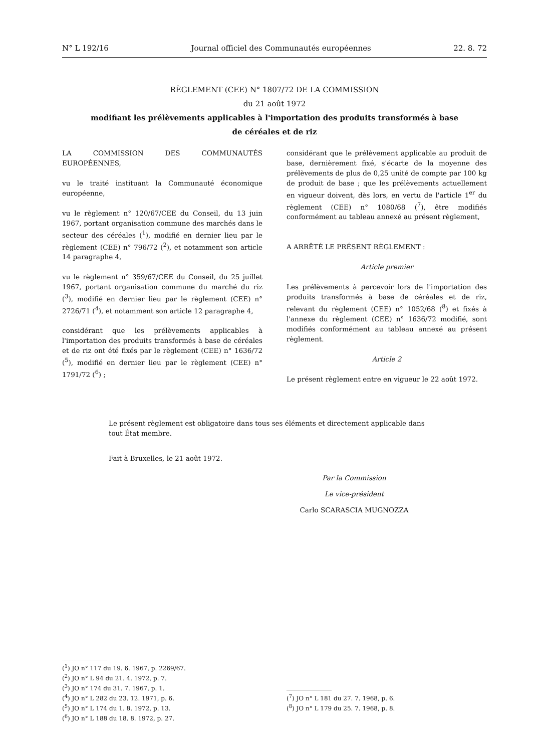N° L 192/16 Journal officiel des Communautés européennes 22. 8. 72
RÈGLEMENT (CEE) N° 1807/72 DE LA COMMISSION
du 21 août 1972
modifiant les prélèvements applicables à l'importation des produits transformés à base
de céréales et de riz
LA COMMISSION DES COMMUNAUTÉS EUROPÉENNES,
vu le traité instituant la Communauté économique européenne,
vu le règlement n° 120/67/CEE du Conseil, du 13 juin 1967, portant organisation commune des marchés dans le secteur des céréales (<sup>1</sup>), modifié en dernier lieu par le règlement (CEE) n° 796/72 (<sup>2</sup>), et notamment son article 14 paragraphe 4,
vu le règlement n° 359/67/CEE du Conseil, du 25 juillet 1967, portant organisation commune du marché du riz (<sup>3</sup>), modifié en dernier lieu par le règlement (CEE) n° 2726/71 (<sup>4</sup>), et notamment son article 12 paragraphe 4,
considérant que les prélèvements applicables à l'importation des produits transformés à base de céréales et de riz ont été fixés par le règlement (CEE) n° 1636/72 (<sup>5</sup>), modifié en dernier lieu par le règlement (CEE) n° 1791/72 (<sup>6</sup>) ;
considérant que le prélèvement applicable au produit de base, dernièrement fixé, s'écarte de la moyenne des prélèvements de plus de 0,25 unité de compte par 100 kg de produit de base ; que les prélèvements actuellement en vigueur doivent, dès lors, en vertu de l'article 1<sup>er</sup> du règlement (CEE) n° 1080/68 (<sup>7</sup>), être modifiés conformément au tableau annexé au présent règlement,
A ARRÊTÉ LE PRÉSENT RÈGLEMENT :
Article premier
Les prélèvements à percevoir lors de l'importation des produits transformés à base de céréales et de riz, relevant du règlement (CEE) n° 1052/68 (<sup>8</sup>) et fixés à l'annexe du règlement (CEE) n° 1636/72 modifié, sont modifiés conformément au tableau annexé au présent règlement.
Article 2
Le présent règlement entre en vigueur le 22 août 1972.
Le présent règlement est obligatoire dans tous ses éléments et directement applicable dans tout État membre.
Fait à Bruxelles, le 21 août 1972.
Par la Commission
Le vice-président
Carlo SCARASCIA MUGNOZZA
(<sup>1</sup>) JO n° 117 du 19. 6. 1967, p. 2269/67.
(<sup>2</sup>) JO n° L 94 du 21. 4. 1972, p. 7.
(<sup>3</sup>) JO n° 174 du 31. 7. 1967, p. 1.
(<sup>4</sup>) JO n° L 282 du 23. 12. 1971, p. 6.
(<sup>5</sup>) JO n° L 174 du 1. 8. 1972, p. 13.
(<sup>6</sup>) JO n° L 188 du 18. 8. 1972, p. 27.
(<sup>7</sup>) JO n° L 181 du 27. 7. 1968, p. 6.
(<sup>8</sup>) JO n° L 179 du 25. 7. 1968, p. 8.